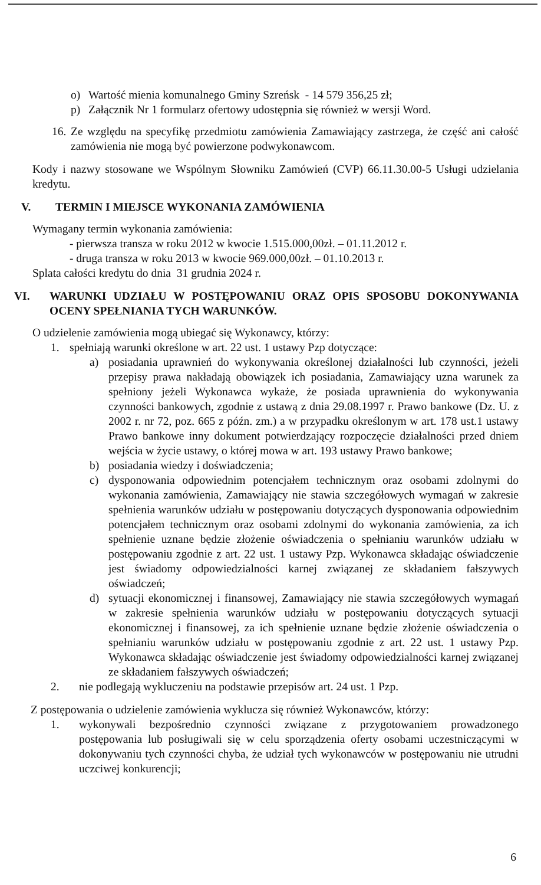o) Wartość mienia komunalnego Gminy Szreńsk - 14 579 356,25 zł;
p) Załącznik Nr 1 formularz ofertowy udostępnia się również w wersji Word.
16.
Ze względu na specyfikę przedmiotu zamówienia Zamawiający zastrzega, że część ani całość zamówienia nie mogą być powierzone podwykonawcom.
Kody i nazwy stosowane we Wspólnym Słowniku Zamówień (CVP) 66.11.30.00-5 Usługi udzielania kredytu.
V. TERMIN I MIEJSCE WYKONANIA ZAMÓWIENIA
Wymagany termin wykonania zamówienia:
- pierwsza transza w roku 2012 w kwocie 1.515.000,00zł. – 01.11.2012 r.
- druga transza w roku 2013 w kwocie 969.000,00zł. – 01.10.2013 r.
Splata całości kredytu do dnia 31 grudnia 2024 r.
VI. WARUNKI UDZIAŁU W POSTĘPOWANIU ORAZ OPIS SPOSOBU DOKONYWANIA OCENY SPEŁNIANIA TYCH WARUNKÓW.
O udzielenie zamówienia mogą ubiegać się Wykonawcy, którzy:
1. spełniają warunki określone w art. 22 ust. 1 ustawy Pzp dotyczące:
a) posiadania uprawnień do wykonywania określonej działalności lub czynności, jeżeli przepisy prawa nakładają obowiązek ich posiadania, Zamawiający uzna warunek za spełniony jeżeli Wykonawca wykaże, że posiada uprawnienia do wykonywania czynności bankowych, zgodnie z ustawą z dnia 29.08.1997 r. Prawo bankowe (Dz. U. z 2002 r. nr 72, poz. 665 z późn. zm.) a w przypadku określonym w art. 178 ust.1 ustawy Prawo bankowe inny dokument potwierdzający rozpoczęcie działalności przed dniem wejścia w życie ustawy, o której mowa w art. 193 ustawy Prawo bankowe;
b) posiadania wiedzy i doświadczenia;
c) dysponowania odpowiednim potencjałem technicznym oraz osobami zdolnymi do wykonania zamówienia, Zamawiający nie stawia szczegółowych wymagań w zakresie spełnienia warunków udziału w postępowaniu dotyczących dysponowania odpowiednim potencjałem technicznym oraz osobami zdolnymi do wykonania zamówienia, za ich spełnienie uznane będzie złożenie oświadczenia o spełnianiu warunków udziału w postępowaniu zgodnie z art. 22 ust. 1 ustawy Pzp. Wykonawca składając oświadczenie jest świadomy odpowiedzialności karnej związanej ze składaniem fałszywych oświadczeń;
d) sytuacji ekonomicznej i finansowej, Zamawiający nie stawia szczegółowych wymagań w zakresie spełnienia warunków udziału w postępowaniu dotyczących sytuacji ekonomicznej i finansowej, za ich spełnienie uznane będzie złożenie oświadczenia o spełnianiu warunków udziału w postępowaniu zgodnie z art. 22 ust. 1 ustawy Pzp. Wykonawca składając oświadczenie jest świadomy odpowiedzialności karnej związanej ze składaniem fałszywych oświadczeń;
2. nie podlegają wykluczeniu na podstawie przepisów art. 24 ust. 1 Pzp.
Z postępowania o udzielenie zamówienia wyklucza się również Wykonawców, którzy:
1. wykonywali bezpośrednio czynności związane z przygotowaniem prowadzonego postępowania lub posługiwali się w celu sporządzenia oferty osobami uczestniczącymi w dokonywaniu tych czynności chyba, że udział tych wykonawców w postępowaniu nie utrudni uczciwej konkurencji;
6